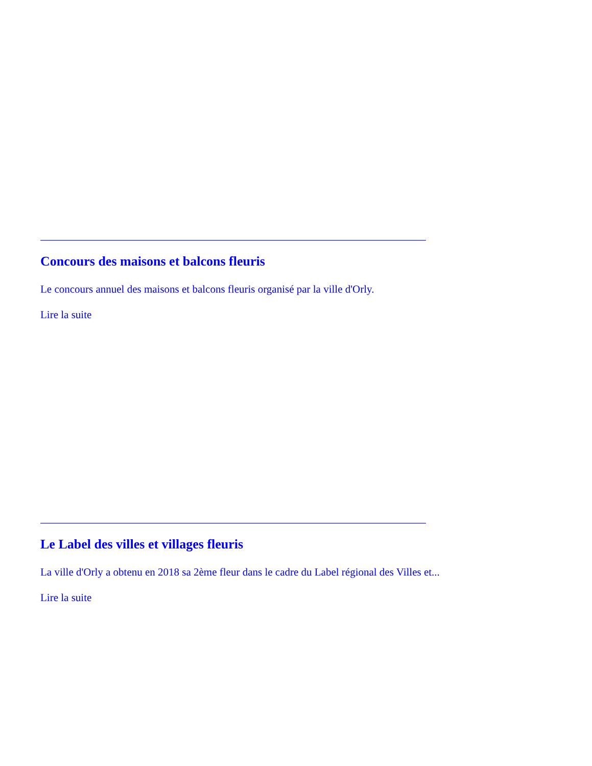Concours des maisons et balcons fleuris
Le concours annuel des maisons et balcons fleuris organisé par la ville d'Orly.
Lire la suite
Le Label des villes et villages fleuris
La ville d'Orly a obtenu en 2018 sa 2ème fleur dans le cadre du Label régional des Villes et...
Lire la suite